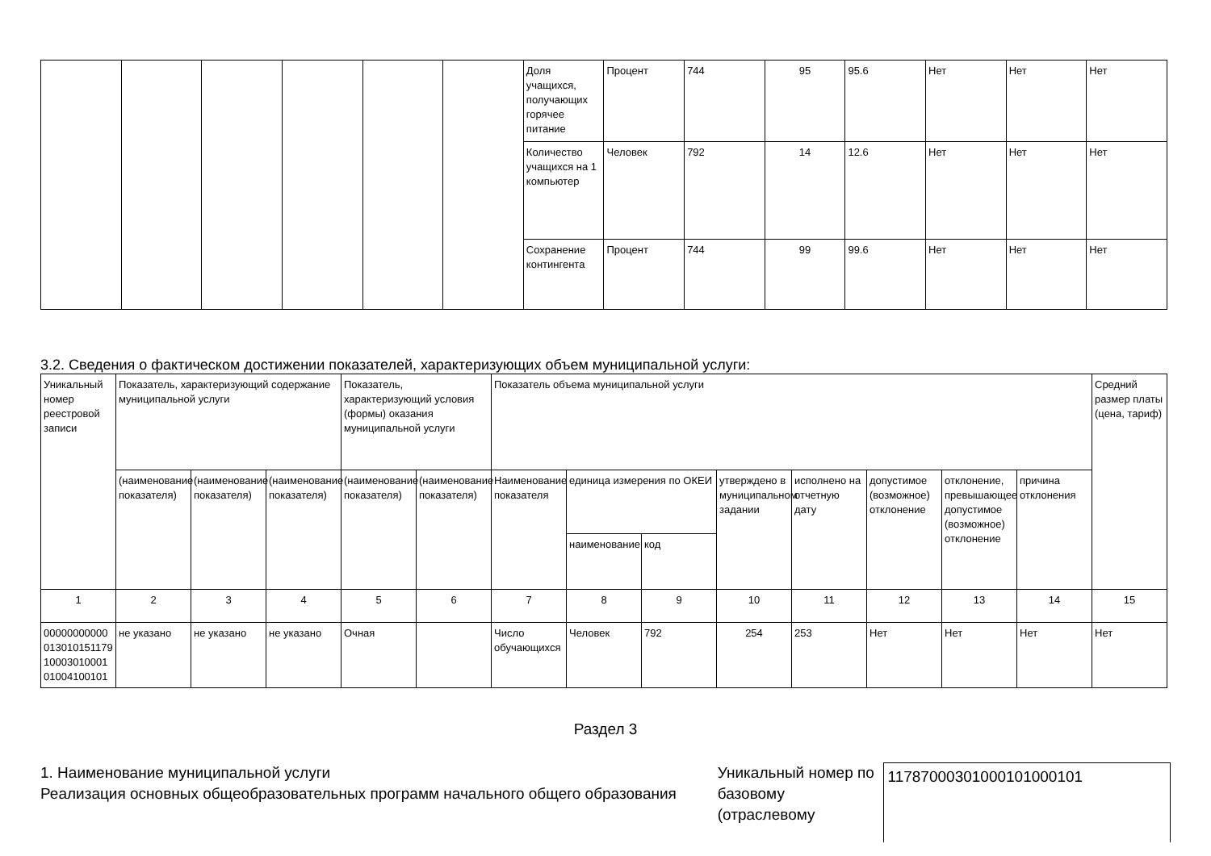| | | | | | | Доля учащихся, получающих горячее питание | Процент | 744 | 95 | 95.6 | Нет | Нет | Нет |
| | | | | | | Количество учащихся на 1 компьютер | Человек | 792 | 14 | 12.6 | Нет | Нет | Нет |
| | | | | | | Сохранение контингента | Процент | 744 | 99 | 99.6 | Нет | Нет | Нет |
3.2. Сведения о фактическом достижении показателей, характеризующих объем муниципальной услуги:
| Уникальный номер реестровой записи | Показатель, характеризующий содержание муниципальной услуги | | | Показатель, характеризующий условия (формы) оказания муниципальной услуги | | Показатель объема муниципальной услуги | | | | | | | | Средний размер платы (цена, тариф) |
| --- | --- | --- | --- | --- | --- | --- | --- | --- | --- | --- | --- | --- | --- | --- |
| | (наименование показателя) | (наименование показателя) | (наименование показателя) | (наименование показателя) | (наименование показателя) | Наименование показателя | единица измерения по ОКЕИ | | утверждено в муниципальном задании | исполнено на отчетную дату | допустимое (возможное) отклонение | отклонение, превышающее допустимое (возможное) отклонение | причина отклонения | |
| | | | | | | | наименование | код | | | | | | |
| 1 | 2 | 3 | 4 | 5 | 6 | 7 | 8 | 9 | 10 | 11 | 12 | 13 | 14 | 15 |
| 000000000000130101511791000301000101004100101 | не указано | не указано | не указано | Очная | | Число обучающихся | Человек | 792 | 254 | 253 | Нет | Нет | Нет | Нет |
Раздел 3
1. Наименование муниципальной услуги
Реализация основных общеобразовательных программ начального общего образования
Уникальный номер по базовому (отраслевому
11787000301000101000101